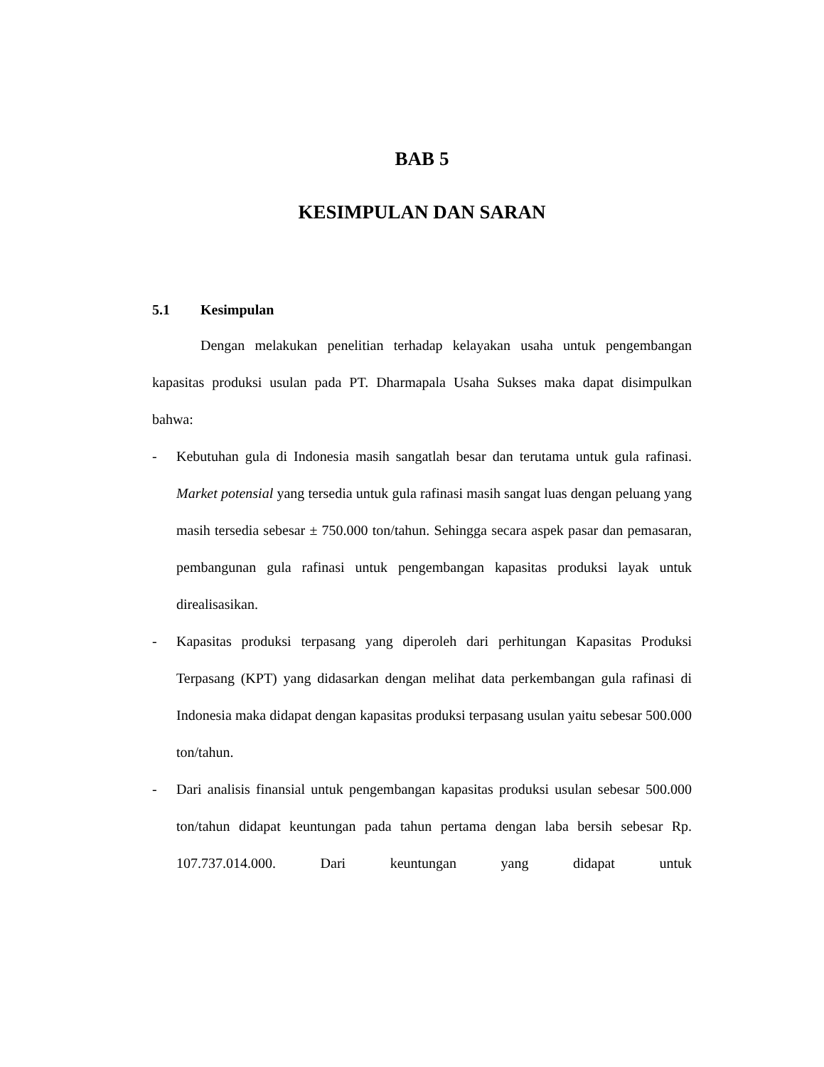BAB 5
KESIMPULAN DAN SARAN
5.1 Kesimpulan
Dengan melakukan penelitian terhadap kelayakan usaha untuk pengembangan kapasitas produksi usulan pada PT. Dharmapala Usaha Sukses maka dapat disimpulkan bahwa:
- Kebutuhan gula di Indonesia masih sangatlah besar dan terutama untuk gula rafinasi. Market potensial yang tersedia untuk gula rafinasi masih sangat luas dengan peluang yang masih tersedia sebesar ± 750.000 ton/tahun. Sehingga secara aspek pasar dan pemasaran, pembangunan gula rafinasi untuk pengembangan kapasitas produksi layak untuk direalisasikan.
- Kapasitas produksi terpasang yang diperoleh dari perhitungan Kapasitas Produksi Terpasang (KPT) yang didasarkan dengan melihat data perkembangan gula rafinasi di Indonesia maka didapat dengan kapasitas produksi terpasang usulan yaitu sebesar 500.000 ton/tahun.
- Dari analisis finansial untuk pengembangan kapasitas produksi usulan sebesar 500.000 ton/tahun didapat keuntungan pada tahun pertama dengan laba bersih sebesar Rp. 107.737.014.000. Dari keuntungan yang didapat untuk